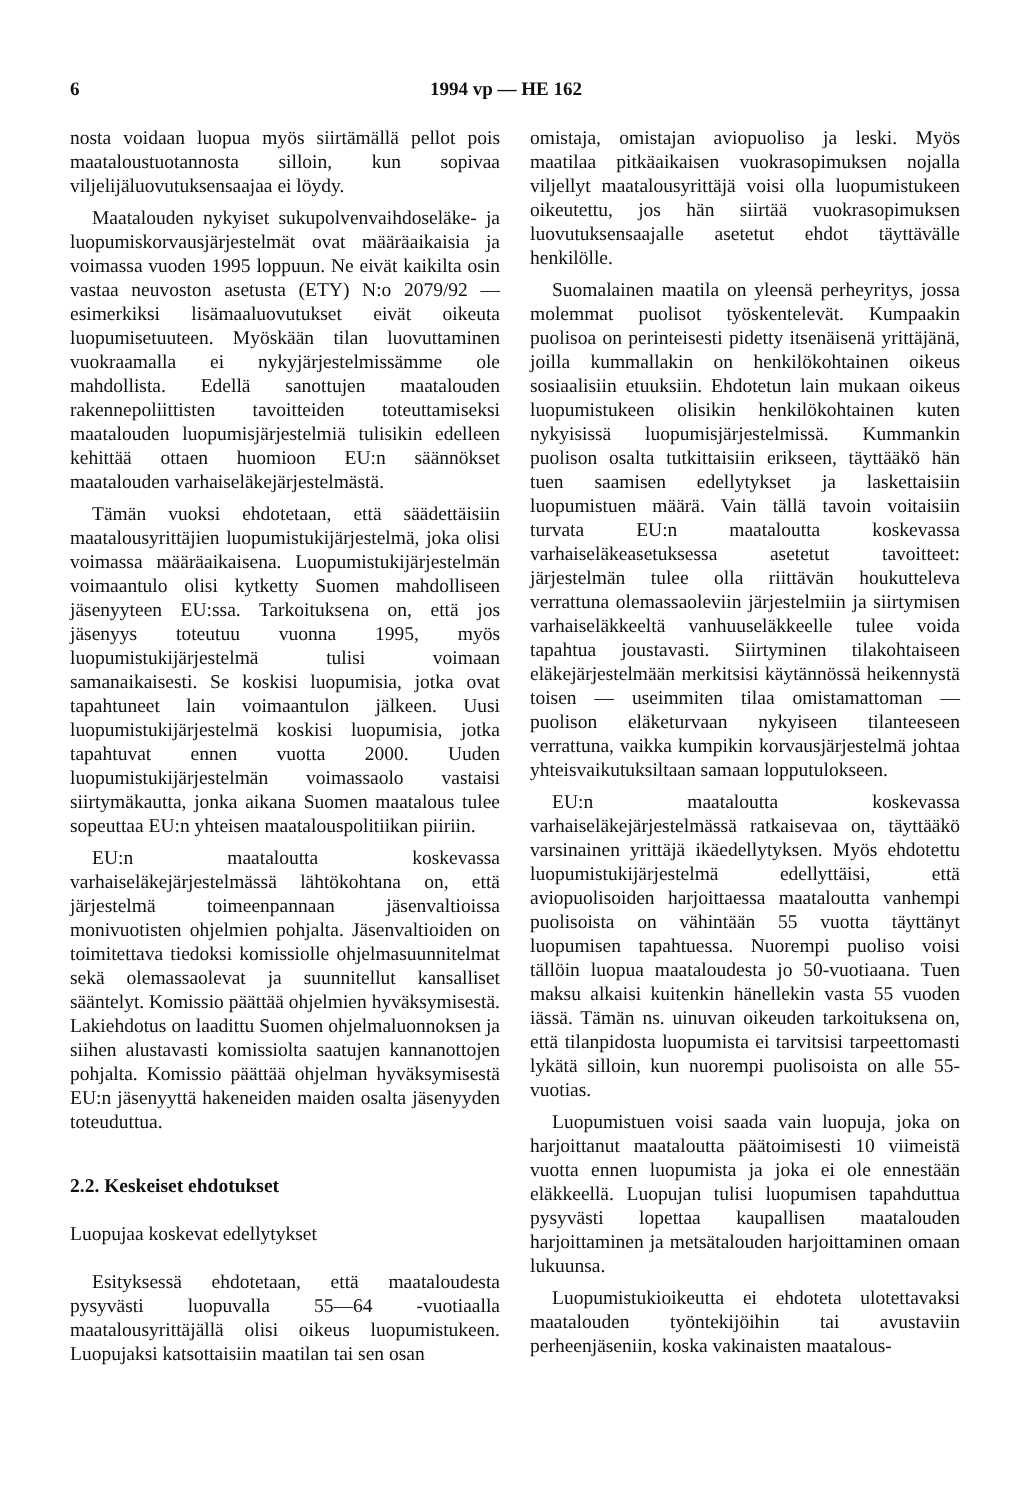6 1994 vp — HE 162
nosta voidaan luopua myös siirtämällä pellot pois maataloustuotannosta silloin, kun sopivaa viljelijäluovutuksensaajaa ei löydy.
Maatalouden nykyiset sukupolvenvaihdoseläke- ja luopumiskorvausjärjestelmät ovat määräaikaisia ja voimassa vuoden 1995 loppuun. Ne eivät kaikilta osin vastaa neuvoston asetusta (ETY) N:o 2079/92 — esimerkiksi lisämaaluovutukset eivät oikeuta luopumisetuuteen. Myöskään tilan luovuttaminen vuokraamalla ei nykyjärjestelmissämme ole mahdollista. Edellä sanottujen maatalouden rakennepoliittisten tavoitteiden toteuttamiseksi maatalouden luopumisjärjestelmiä tulisikin edelleen kehittää ottaen huomioon EU:n säännökset maatalouden varhaiseläkejärjestelmästä.
Tämän vuoksi ehdotetaan, että säädettäisiin maatalousyrittäjien luopumistukijärjestelmä, joka olisi voimassa määräaikaisena. Luopumistukijärjestelmän voimaantulo olisi kytketty Suomen mahdolliseen jäsenyyteen EU:ssa. Tarkoituksena on, että jos jäsenyys toteutuu vuonna 1995, myös luopumistukijärjestelmä tulisi voimaan samanaikaisesti. Se koskisi luopumisia, jotka ovat tapahtuneet lain voimaantulon jälkeen. Uusi luopumistukijärjestelmä koskisi luopumisia, jotka tapahtuvat ennen vuotta 2000. Uuden luopumistukijärjestelmän voimassaolo vastaisi siirtymäkautta, jonka aikana Suomen maatalous tulee sopeuttaa EU:n yhteisen maatalouspolitiikan piiriin.
EU:n maataloutta koskevassa varhaiseläkejärjestelmässä lähtökohtana on, että järjestelmä toimeenpannaan jäsenvaltioissa monivuotisten ohjelmien pohjalta. Jäsenvaltioiden on toimitettava tiedoksi komissiolle ohjelmasuunnitelmat sekä olemassaolevat ja suunnitellut kansalliset sääntelyt. Komissio päättää ohjelmien hyväksymisestä. Lakiehdotus on laadittu Suomen ohjelmaluonnoksen ja siihen alustavasti komissiolta saatujen kannanottojen pohjalta. Komissio päättää ohjelman hyväksymisestä EU:n jäsenyyttä hakeneiden maiden osalta jäsenyyden toteuduttua.
2.2. Keskeiset ehdotukset
Luopujaa koskevat edellytykset
Esityksessä ehdotetaan, että maataloudesta pysyvästi luopuvalla 55—64 -vuotiaalla maatalousyrittäjällä olisi oikeus luopumistukeen. Luopujaksi katsottaisiin maatilan tai sen osan
omistaja, omistajan aviopuoliso ja leski. Myös maatilaa pitkäaikaisen vuokrasopimuksen nojalla viljellyt maatalousyrittäjä voisi olla luopumistukeen oikeutettu, jos hän siirtää vuokrasopimuksen luovutuksensaajalle asetetut ehdot täyttävälle henkilölle.
Suomalainen maatila on yleensä perheyritys, jossa molemmat puolisot työskentelevät. Kumpaakin puolisoa on perinteisesti pidetty itsenäisenä yrittäjänä, joilla kummallakin on henkilökohtainen oikeus sosiaalisiin etuuksiin. Ehdotetun lain mukaan oikeus luopumistukeen olisikin henkilökohtainen kuten nykyisissä luopumisjärjestelmissä. Kummankin puolison osalta tutkittaisiin erikseen, täyttääkö hän tuen saamisen edellytykset ja laskettaisiin luopumistuen määrä. Vain tällä tavoin voitaisiin turvata EU:n maataloutta koskevassa varhaiseläkeasetuksessa asetetut tavoitteet: järjestelmän tulee olla riittävän houkutteleva verrattuna olemassaoleviin järjestelmiin ja siirtymisen varhaiseläkkeeltä vanhuuseläkkeelle tulee voida tapahtua joustavasti. Siirtyminen tilakohtaiseen eläkejärjestelmään merkitsisi käytännössä heikennystä toisen — useimmiten tilaa omistamattoman — puolison eläketurvaan nykyiseen tilanteeseen verrattuna, vaikka kumpikin korvausjärjestelmä johtaa yhteisvaikutuksiltaan samaan lopputulokseen.
EU:n maataloutta koskevassa varhaiseläkejärjestelmässä ratkaisevaa on, täyttääkö varsinainen yrittäjä ikäedellytyksen. Myös ehdotettu luopumistukijärjestelmä edellyttäisi, että aviopuolisoiden harjoittaessa maataloutta vanhempi puolisoista on vähintään 55 vuotta täyttänyt luopumisen tapahtuessa. Nuorempi puoliso voisi tällöin luopua maataloudesta jo 50-vuotiaana. Tuen maksu alkaisi kuitenkin hänellekin vasta 55 vuoden iässä. Tämän ns. uinuvan oikeuden tarkoituksena on, että tilanpidosta luopumista ei tarvitsisi tarpeettomasti lykätä silloin, kun nuorempi puolisoista on alle 55-vuotias.
Luopumistuen voisi saada vain luopuja, joka on harjoittanut maataloutta päätoimisesti 10 viimeistä vuotta ennen luopumista ja joka ei ole ennestään eläkkeellä. Luopujan tulisi luopumisen tapahduttua pysyvästi lopettaa kaupallisen maatalouden harjoittaminen ja metsätalouden harjoittaminen omaan lukuunsa.
Luopumistukioikeutta ei ehdoteta ulotettavaksi maatalouden työntekijöihin tai avustaviin perheenjäseniin, koska vakinaisten maatalous-